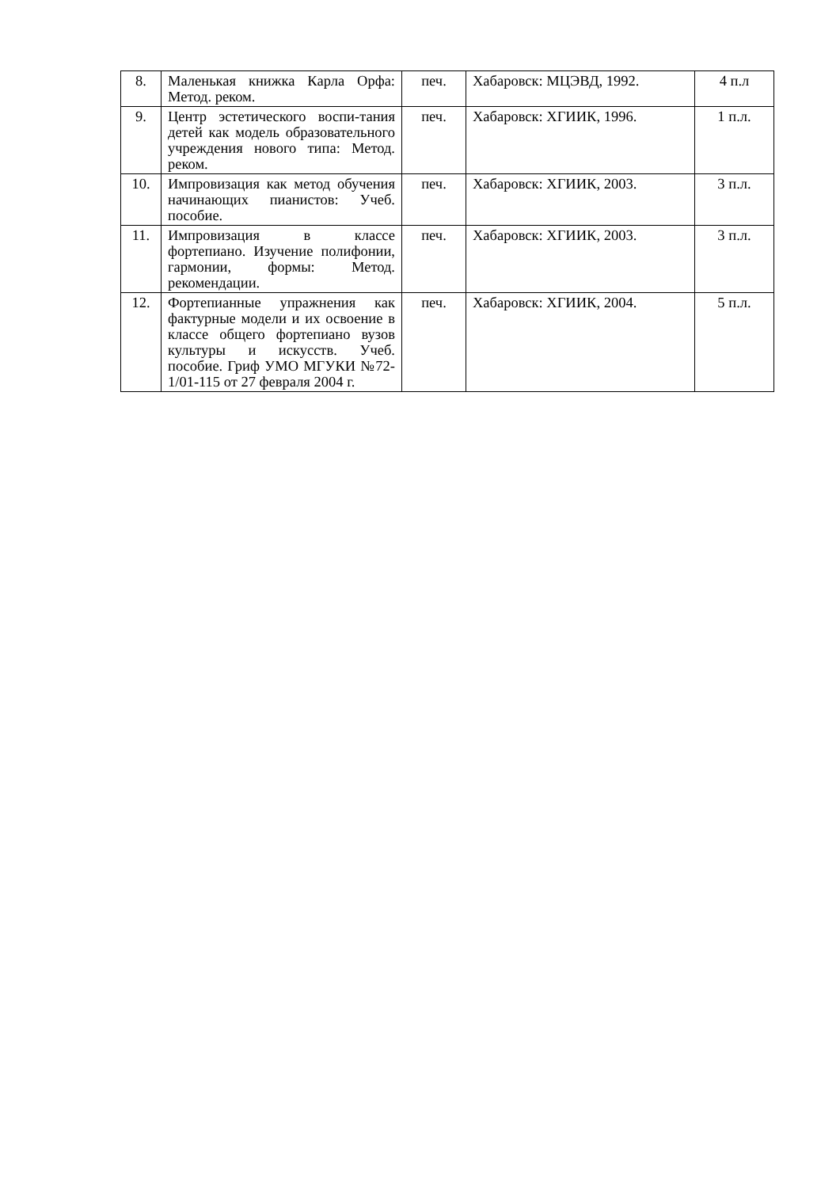| 8. | Маленькая книжка Карла Орфа: Метод. реком. | печ. | Хабаровск: МЦЭВД, 1992. | 4 п.л |
| 9. | Центр эстетического воспи-тания детей как модель образовательного учреждения нового типа: Метод. реком. | печ. | Хабаровск: ХГИИК, 1996. | 1 п.л. |
| 10. | Импровизация как метод обучения начинающих пианистов: Учеб. пособие. | печ. | Хабаровск: ХГИИК, 2003. | 3 п.л. |
| 11. | Импровизация в классе фортепиано. Изучение полифонии, гармонии, формы: Метод. рекомендации. | печ. | Хабаровск: ХГИИК, 2003. | 3 п.л. |
| 12. | Фортепианные упражнения как фактурные модели и их освоение в классе общего фортепиано вузов культуры и искусств. Учеб. пособие. Гриф УМО МГУКИ №72-1/01-115 от 27 февраля 2004 г. | печ. | Хабаровск: ХГИИК, 2004. | 5 п.л. |